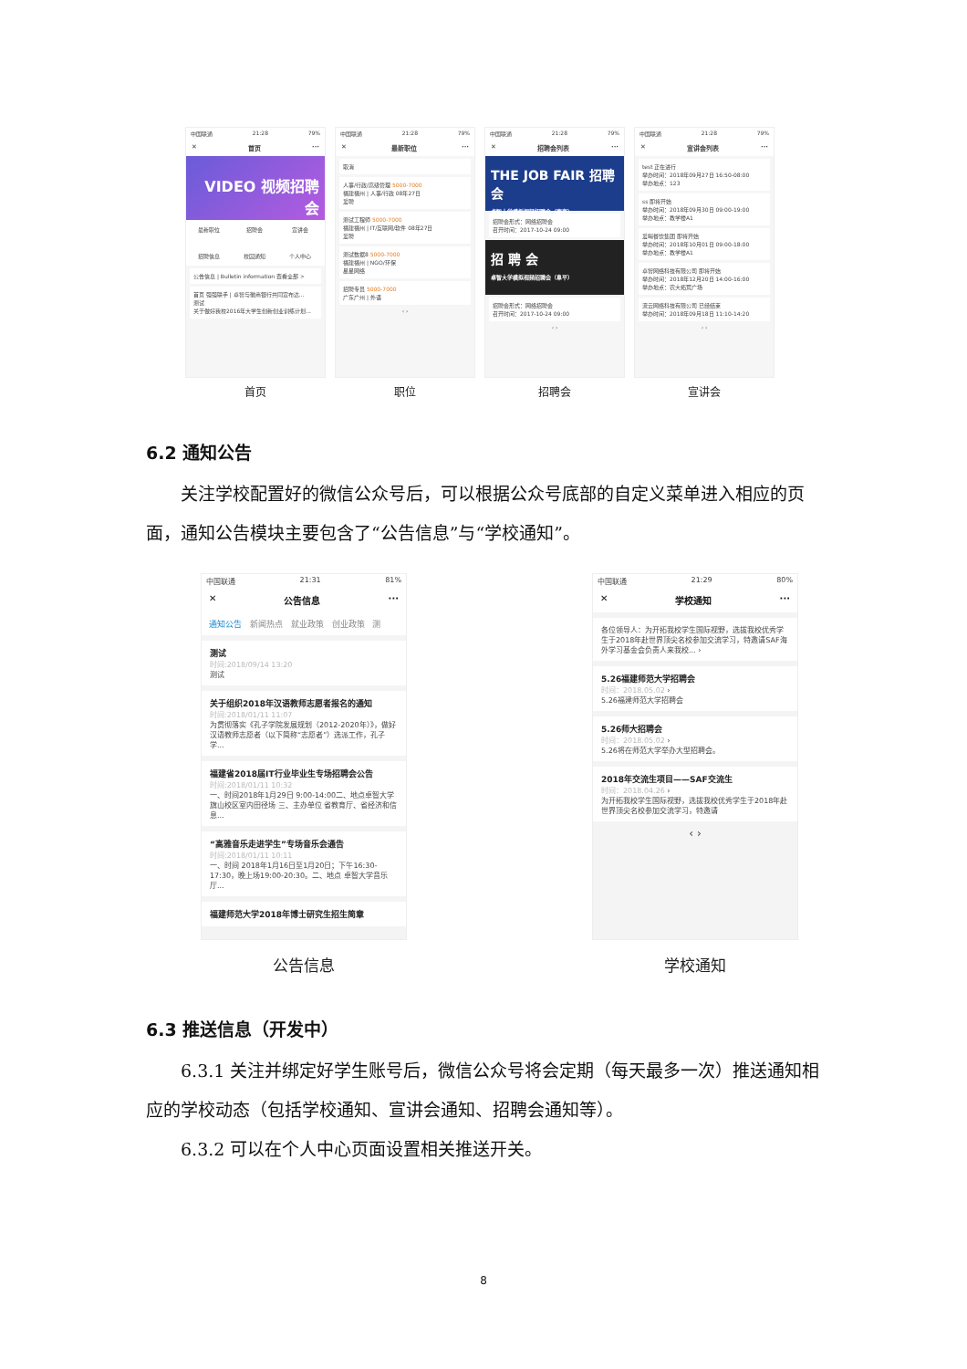中国联通 21:28 79%
✕ 首页 ···
VIDEO 视频招聘会
最新职位 招聘会 宣讲会 招聘信息 校园通知 个人中心
公告信息 | Bulletin information 查看全部 >
首页 强强联手 | 卓智与徽商银行共同宣布达...
测试
关于做好我校2016年大学生创新创业训练计划...
首页
中国联通 21:28 79%
✕ 最新职位 ···
取消
人事/行政/高级管理 5000-7000
福建福州 | 人事/行政 08年27日
爱聘
测试工程师 5000-7000
福建福州 | IT/互联网/软件 08年27日
爱聘
测试数据8 5000-7000
福建福州 | NGO/环保
星星网络
招聘专员 5000-7000
广东广州 | 外语
‹ ›
职位
中国联通 21:28 79%
✕ 招聘会列表 ···
THE JOB FAIR 招聘会
卓智大学模拟视频招聘会（南京）
招聘会形式：网络招聘会
召开时间：2017-10-24 09:00
招 聘 会
卓智大学模拟视频招聘会（阜平）
招聘会形式：网络招聘会
召开时间：2017-10-24 09:00
‹ ›
招聘会
中国联通 21:28 79%
✕ 宣讲会列表 ···
test 正在进行
举办时间：2018年09月27日 16:50-08:00
举办地点：123
ss 即将开始
举办时间：2018年09月30日 09:00-19:00
举办地点：教学楼A1
爱喝餐饮集团 即将开始
举办时间：2018年10月01日 09:00-18:00
举办地点：教学楼A1
卓智网络科技有限公司 即将开始
举办时间：2018年12月20日 14:00-16:00
举办地点：农大拓荒广场
流云网络科技有限公司 已经结束
举办时间：2018年09月18日 11:10-14:20
‹ ›
宣讲会
6.2 通知公告
关注学校配置好的微信公众号后，可以根据公众号底部的自定义菜单进入相应的页面，通知公告模块主要包含了“公告信息”与“学校通知”。
中国联通 21:31 81%
✕ 公告信息 ···
通知公告 新闻热点 就业政策 创业政策 测
测试
时间:2018/09/14 13:20
测试
关于组织2018年汉语教师志愿者报名的通知
时间:2018/01/11 11:07
为贯彻落实《孔子学院发展规划（2012-2020年）》，做好汉语教师志愿者（以下简称“志愿者”）选派工作，孔子学...
福建省2018届IT行业毕业生专场招聘会公告
时间:2018/01/11 10:32
一、时间2018年1月29日 9:00-14:00二、地点卓智大学旗山校区室内田径场 三、主办单位 省教育厅、省经济和信息...
“高雅音乐走进学生”专场音乐会通告
时间:2018/01/11 10:11
一、时间 2018年1月16日至1月20日；下午16:30-17:30，晚上场19:00-20:30。二、地点 卓智大学音乐厅...
福建师范大学2018年博士研究生招生简章
公告信息
中国联通 21:29 80%
✕ 学校通知 ···
各位领导人：为开拓我校学生国际视野，选拔我校优秀学生于2018年赴世界顶尖名校参加交流学习，特邀请SAF海外学习基金会负责人来我校... ›
5.26福建师范大学招聘会
时间：2018.05.02 ›
5.26福建师范大学招聘会
5.26师大招聘会
时间：2018.05.02 ›
5.26将在师范大学举办大型招聘会。
2018年交流生项目——SAF交流生
时间：2018.04.26 ›
为开拓我校学生国际视野，选拔我校优秀学生于2018年赴世界顶尖名校参加交流学习，特邀请
‹ ›
学校通知
6.3 推送信息（开发中）
6.3.1 关注并绑定好学生账号后，微信公众号将会定期（每天最多一次）推送通知相应的学校动态（包括学校通知、宣讲会通知、招聘会通知等）。
6.3.2 可以在个人中心页面设置相关推送开关。
8